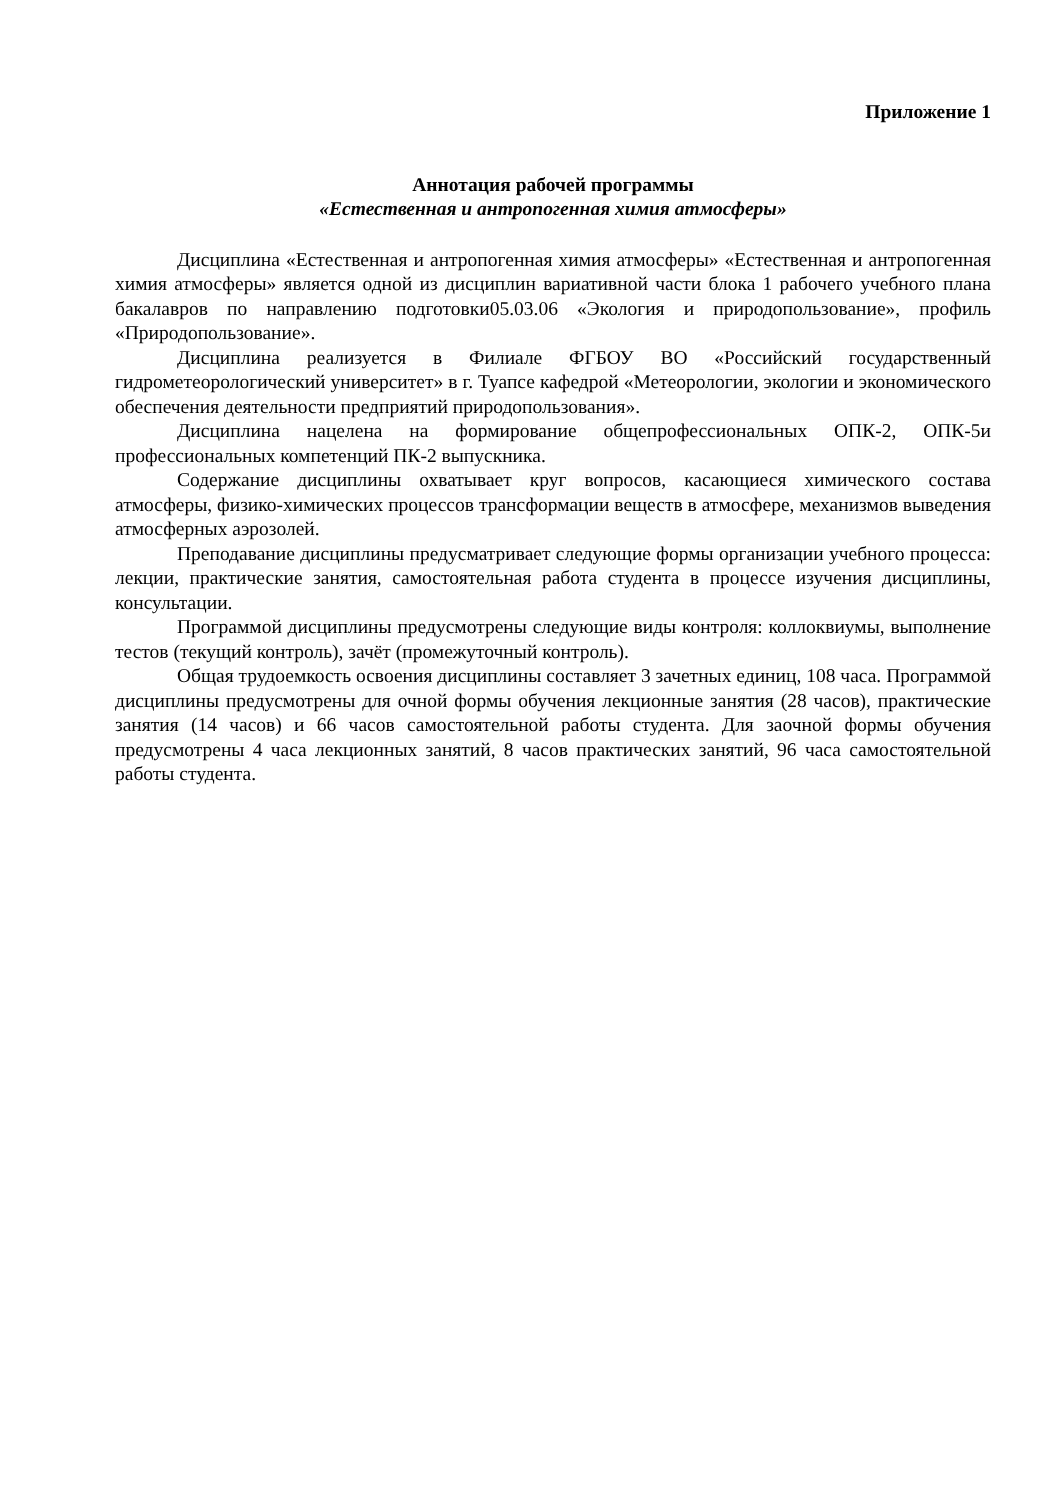Приложение 1
Аннотация рабочей программы
«Естественная и антропогенная химия атмосферы»
Дисциплина «Естественная и антропогенная химия атмосферы» «Естественная и антропогенная химия атмосферы» является одной из дисциплин вариативной части блока 1 рабочего учебного плана бакалавров по направлению подготовки05.03.06 «Экология и природопользование», профиль «Природопользование».
Дисциплина реализуется в Филиале ФГБОУ ВО «Российский государственный гидрометеорологический университет» в г. Туапсе кафедрой «Метеорологии, экологии и экономического обеспечения деятельности предприятий природопользования».
Дисциплина нацелена на формирование общепрофессиональных ОПК-2, ОПК-5и профессиональных компетенций ПК-2 выпускника.
Содержание дисциплины охватывает круг вопросов, касающиеся химического состава атмосферы, физико-химических процессов трансформации веществ в атмосфере, механизмов выведения атмосферных аэрозолей.
Преподавание дисциплины предусматривает следующие формы организации учебного процесса: лекции, практические занятия, самостоятельная работа студента в процессе изучения дисциплины, консультации.
Программой дисциплины предусмотрены следующие виды контроля: коллоквиумы, выполнение тестов (текущий контроль), зачёт (промежуточный контроль).
Общая трудоемкость освоения дисциплины составляет 3 зачетных единиц, 108 часа. Программой дисциплины предусмотрены для очной формы обучения лекционные занятия (28 часов), практические занятия (14 часов) и 66 часов самостоятельной работы студента. Для заочной формы обучения предусмотрены 4 часа лекционных занятий, 8 часов практических занятий, 96 часа самостоятельной работы студента.